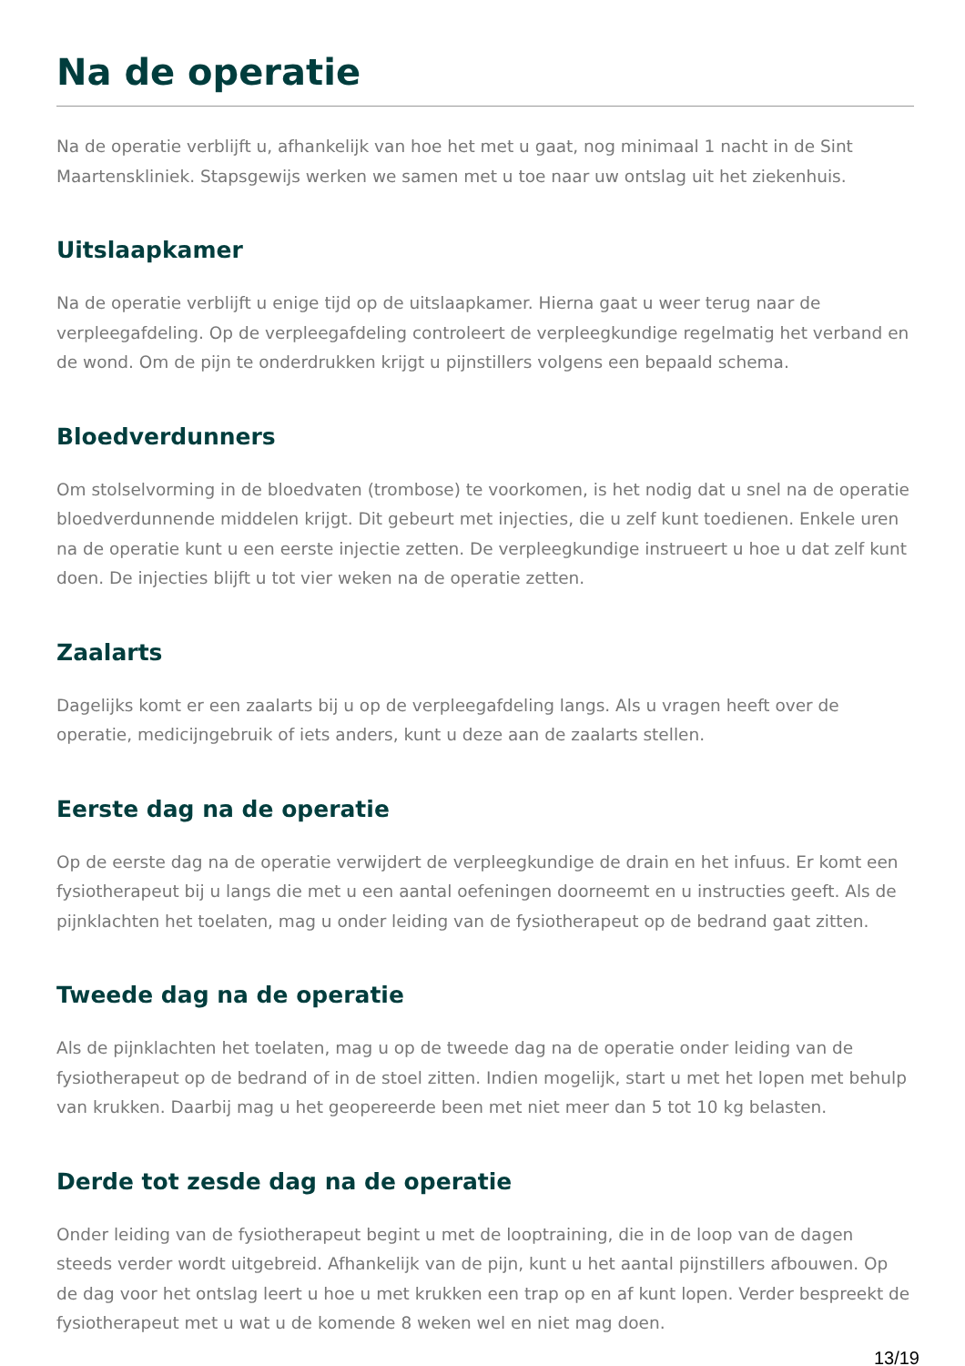Na de operatie
Na de operatie verblijft u, afhankelijk van hoe het met u gaat, nog minimaal 1 nacht in de Sint Maartenskliniek. Stapsgewijs werken we samen met u toe naar uw ontslag uit het ziekenhuis.
Uitslaapkamer
Na de operatie verblijft u enige tijd op de uitslaapkamer. Hierna gaat u weer terug naar de verpleegafdeling. Op de verpleegafdeling controleert de verpleegkundige regelmatig het verband en de wond. Om de pijn te onderdrukken krijgt u pijnstillers volgens een bepaald schema.
Bloedverdunners
Om stolselvorming in de bloedvaten (trombose) te voorkomen, is het nodig dat u snel na de operatie bloedverdunnende middelen krijgt. Dit gebeurt met injecties, die u zelf kunt toedienen. Enkele uren na de operatie kunt u een eerste injectie zetten. De verpleegkundige instrueert u hoe u dat zelf kunt doen. De injecties blijft u tot vier weken na de operatie zetten.
Zaalarts
Dagelijks komt er een zaalarts bij u op de verpleegafdeling langs. Als u vragen heeft over de operatie, medicijngebruik of iets anders, kunt u deze aan de zaalarts stellen.
Eerste dag na de operatie
Op de eerste dag na de operatie verwijdert de verpleegkundige de drain en het infuus. Er komt een fysiotherapeut bij u langs die met u een aantal oefeningen doorneemt en u instructies geeft. Als de pijnklachten het toelaten, mag u onder leiding van de fysiotherapeut op de bedrand gaat zitten.
Tweede dag na de operatie
Als de pijnklachten het toelaten, mag u op de tweede dag na de operatie onder leiding van de fysiotherapeut op de bedrand of in de stoel zitten. Indien mogelijk, start u met het lopen met behulp van krukken. Daarbij mag u het geopereerde been met niet meer dan 5 tot 10 kg belasten.
Derde tot zesde dag na de operatie
Onder leiding van de fysiotherapeut begint u met de looptraining, die in de loop van de dagen steeds verder wordt uitgebreid. Afhankelijk van de pijn, kunt u het aantal pijnstillers afbouwen. Op de dag voor het ontslag leert u hoe u met krukken een trap op en af kunt lopen. Verder bespreekt de fysiotherapeut met u wat u de komende 8 weken wel en niet mag doen.
13/19